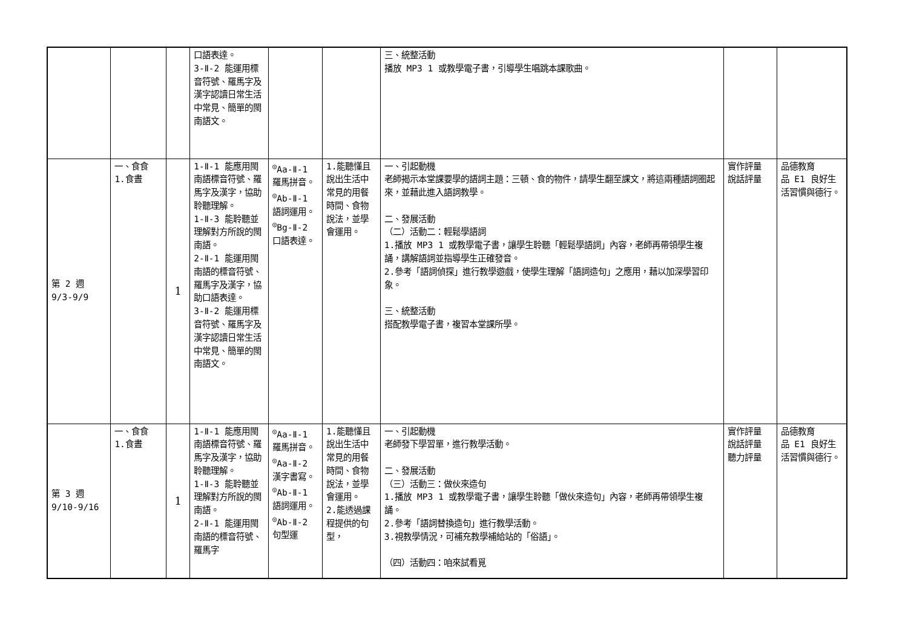| | | | 口語表達。 3-Ⅱ-2 能運用標音符號、羅馬字及漢字認讀日常生活中常見、簡單的閩南語文。 | | | 三、統整活動 播放 MP3 1 或教學電子書，引導學生唱跳本課歌曲。 | | |
| 第 2 週 9/3-9/9 | 一、食食 1.食晝 | 1 | 1-Ⅱ-1 能應用閩南語標音符號、羅馬字及漢字，協助聆聽理解。 1-Ⅱ-3 能聆聽並理解對方所說的閩南語。 2-Ⅱ-1 能運用閩南語的標音符號、羅馬字及漢字，協助口語表達。 3-Ⅱ-2 能運用標音符號、羅馬字及漢字認讀日常生活中常見、簡單的閩南語文。 | <sup>◎</sup>Aa-Ⅱ-1 羅馬拼音。 <sup>◎</sup>Ab-Ⅱ-1 語詞運用。 <sup>◎</sup>Bg-Ⅱ-2 口語表達。 | 1.能聽懂且說出生活中常見的用餐時間、食物說法，並學會運用。 | 一、引起動機 老師揭示本堂課要學的語詞主題：三頓、食的物件，請學生翻至課文，將這兩種語詞圈起來，並藉此進入語詞教學。 二、發展活動 （二）活動二：輕鬆學語詞 1.播放 MP3 1 或教學電子書，讓學生聆聽「輕鬆學語詞」內容，老師再帶領學生複誦，講解語詞並指導學生正確發音。 2.參考「語詞偵探」進行教學遊戲，使學生理解「語詞造句」之應用，藉以加深學習印象。 三、統整活動 搭配教學電子書，複習本堂課所學。 | 實作評量 說話評量 | 品德教育 品 E1 良好生活習慣與德行。 |
| 第 3 週 9/10-9/16 | 一、食食 1.食晝 | 1 | 1-Ⅱ-1 能應用閩南語標音符號、羅馬字及漢字，協助聆聽理解。 1-Ⅱ-3 能聆聽並理解對方所說的閩南語。 2-Ⅱ-1 能運用閩南語的標音符號、羅馬字 | <sup>◎</sup>Aa-Ⅱ-1 羅馬拼音。 <sup>◎</sup>Aa-Ⅱ-2 漢字書寫。 <sup>◎</sup>Ab-Ⅱ-1 語詞運用。 <sup>◎</sup>Ab-Ⅱ-2 句型運 | 1.能聽懂且說出生活中常見的用餐時間、食物說法，並學會運用。 2.能透過課程提供的句型， | 一、引起動機 老師發下學習單，進行教學活動。 二、發展活動 （三）活動三：做伙來造句 1.播放 MP3 1 或教學電子書，讓學生聆聽「做伙來造句」內容，老師再帶領學生複誦。 2.參考「語詞替換造句」進行教學活動。 3.視教學情況，可補充教學補給站的「俗語」。 （四）活動四：咱來試看覓 | 實作評量 說話評量 聽力評量 | 品德教育 品 E1 良好生活習慣與德行。 |